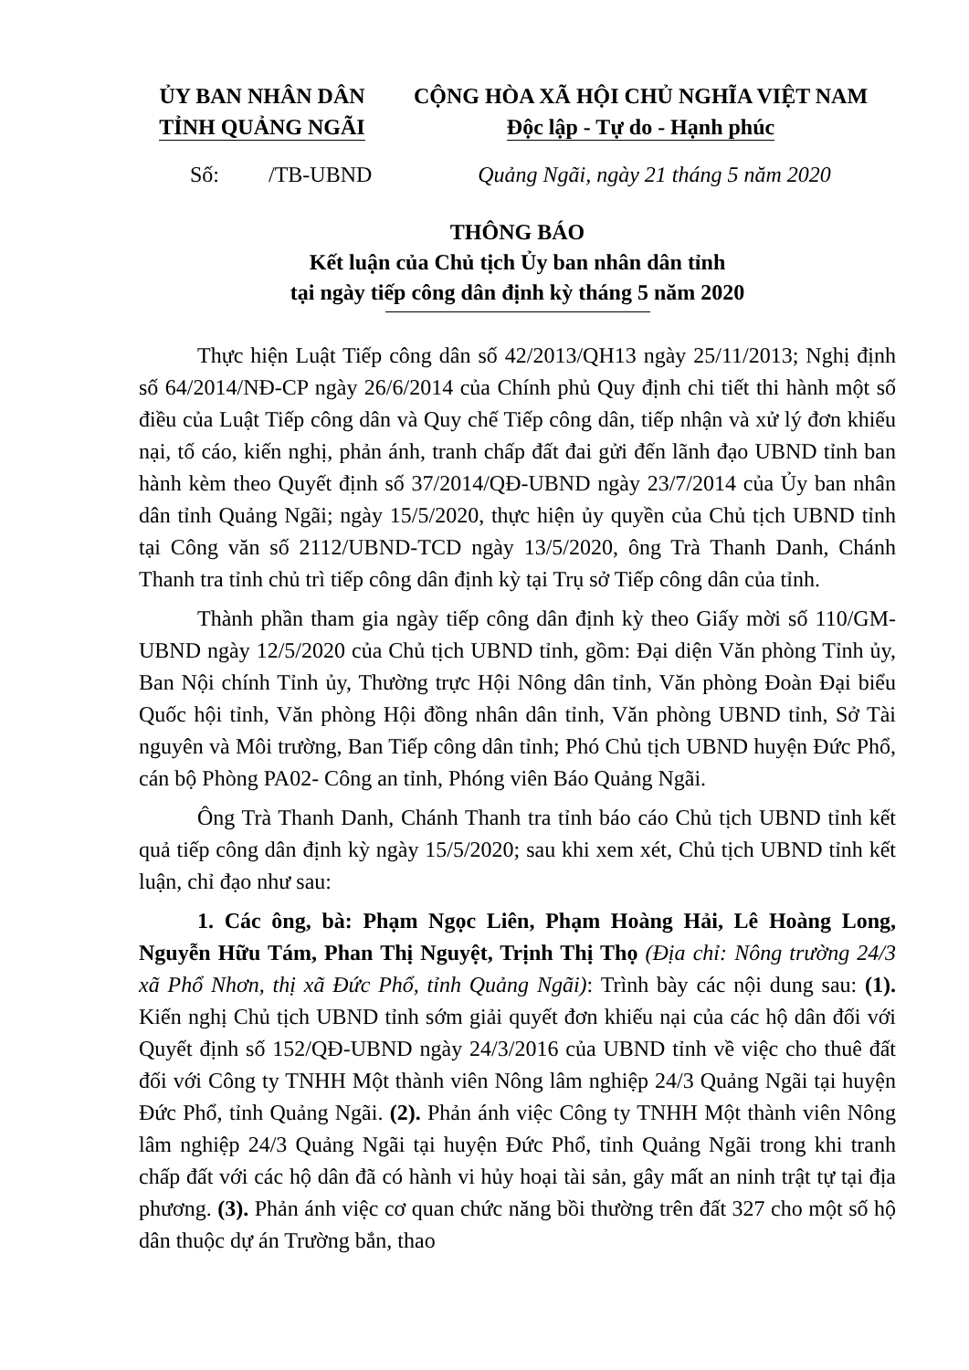ỦY BAN NHÂN DÂN
TỈNH QUẢNG NGÃI
CỘNG HÒA XÃ HỘI CHỦ NGHĨA VIỆT NAM
Độc lập - Tự do - Hạnh phúc
Số: /TB-UBND Quảng Ngãi, ngày 21 tháng 5 năm 2020
THÔNG BÁO
Kết luận của Chủ tịch Ủy ban nhân dân tỉnh
tại ngày tiếp công dân định kỳ tháng 5 năm 2020
Thực hiện Luật Tiếp công dân số 42/2013/QH13 ngày 25/11/2013; Nghị định số 64/2014/NĐ-CP ngày 26/6/2014 của Chính phủ Quy định chi tiết thi hành một số điều của Luật Tiếp công dân và Quy chế Tiếp công dân, tiếp nhận và xử lý đơn khiếu nại, tố cáo, kiến nghị, phản ánh, tranh chấp đất đai gửi đến lãnh đạo UBND tỉnh ban hành kèm theo Quyết định số 37/2014/QĐ-UBND ngày 23/7/2014 của Ủy ban nhân dân tỉnh Quảng Ngãi; ngày 15/5/2020, thực hiện ủy quyền của Chủ tịch UBND tỉnh tại Công văn số 2112/UBND-TCD ngày 13/5/2020, ông Trà Thanh Danh, Chánh Thanh tra tỉnh chủ trì tiếp công dân định kỳ tại Trụ sở Tiếp công dân của tỉnh.
Thành phần tham gia ngày tiếp công dân định kỳ theo Giấy mời số 110/GM-UBND ngày 12/5/2020 của Chủ tịch UBND tỉnh, gồm: Đại diện Văn phòng Tỉnh ủy, Ban Nội chính Tỉnh ủy, Thường trực Hội Nông dân tỉnh, Văn phòng Đoàn Đại biểu Quốc hội tỉnh, Văn phòng Hội đồng nhân dân tỉnh, Văn phòng UBND tỉnh, Sở Tài nguyên và Môi trường, Ban Tiếp công dân tỉnh; Phó Chủ tịch UBND huyện Đức Phổ, cán bộ Phòng PA02- Công an tỉnh, Phóng viên Báo Quảng Ngãi.
Ông Trà Thanh Danh, Chánh Thanh tra tỉnh báo cáo Chủ tịch UBND tỉnh kết quả tiếp công dân định kỳ ngày 15/5/2020; sau khi xem xét, Chủ tịch UBND tỉnh kết luận, chỉ đạo như sau:
1. Các ông, bà: Phạm Ngọc Liên, Phạm Hoàng Hải, Lê Hoàng Long, Nguyễn Hữu Tám, Phan Thị Nguyệt, Trịnh Thị Thọ (Địa chỉ: Nông trường 24/3 xã Phổ Nhơn, thị xã Đức Phổ, tỉnh Quảng Ngãi): Trình bày các nội dung sau: (1). Kiến nghị Chủ tịch UBND tỉnh sớm giải quyết đơn khiếu nại của các hộ dân đối với Quyết định số 152/QĐ-UBND ngày 24/3/2016 của UBND tỉnh về việc cho thuê đất đối với Công ty TNHH Một thành viên Nông lâm nghiệp 24/3 Quảng Ngãi tại huyện Đức Phổ, tỉnh Quảng Ngãi. (2). Phản ánh việc Công ty TNHH Một thành viên Nông lâm nghiệp 24/3 Quảng Ngãi tại huyện Đức Phổ, tỉnh Quảng Ngãi trong khi tranh chấp đất với các hộ dân đã có hành vi hủy hoại tài sản, gây mất an ninh trật tự tại địa phương. (3). Phản ánh việc cơ quan chức năng bồi thường trên đất 327 cho một số hộ dân thuộc dự án Trường bắn, thao